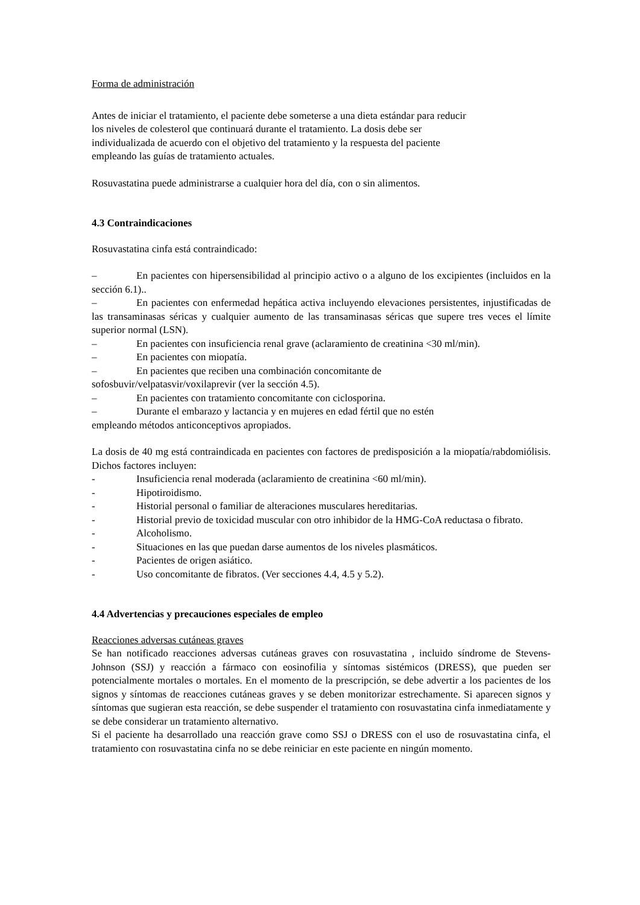Forma de administración
Antes de iniciar el tratamiento, el paciente debe someterse a una dieta estándar para reducir
los niveles de colesterol que continuará durante el tratamiento. La dosis debe ser
individualizada de acuerdo con el objetivo del tratamiento y la respuesta del paciente
empleando las guías de tratamiento actuales.
Rosuvastatina puede administrarse a cualquier hora del día, con o sin alimentos.
4.3 Contraindicaciones
Rosuvastatina cinfa está contraindicado:
– En pacientes con hipersensibilidad al principio activo o a alguno de los excipientes (incluidos en la sección 6.1)..
– En pacientes con enfermedad hepática activa incluyendo elevaciones persistentes, injustificadas de las transaminasas séricas y cualquier aumento de las transaminasas séricas que supere tres veces el límite superior normal (LSN).
– En pacientes con insuficiencia renal grave (aclaramiento de creatinina <30 ml/min).
– En pacientes con miopatía.
– En pacientes que reciben una combinación concomitante de
sofosbuvir/velpatasvir/voxilaprevir (ver la sección 4.5).
– En pacientes con tratamiento concomitante con ciclosporina.
– Durante el embarazo y lactancia y en mujeres en edad fértil que no estén
empleando métodos anticonceptivos apropiados.
La dosis de 40 mg está contraindicada en pacientes con factores de predisposición a la miopatía/rabdomiólisis. Dichos factores incluyen:
- Insuficiencia renal moderada (aclaramiento de creatinina <60 ml/min).
- Hipotiroidismo.
- Historial personal o familiar de alteraciones musculares hereditarias.
- Historial previo de toxicidad muscular con otro inhibidor de la HMG-CoA reductasa o fibrato.
- Alcoholismo.
- Situaciones en las que puedan darse aumentos de los niveles plasmáticos.
- Pacientes de origen asiático.
- Uso concomitante de fibratos. (Ver secciones 4.4, 4.5 y 5.2).
4.4 Advertencias y precauciones especiales de empleo
Reacciones adversas cutáneas graves
Se han notificado reacciones adversas cutáneas graves con rosuvastatina , incluido síndrome de Stevens-Johnson (SSJ) y reacción a fármaco con eosinofilia y síntomas sistémicos (DRESS), que pueden ser potencialmente mortales o mortales. En el momento de la prescripción, se debe advertir a los pacientes de los signos y síntomas de reacciones cutáneas graves y se deben monitorizar estrechamente. Si aparecen signos y síntomas que sugieran esta reacción, se debe suspender el tratamiento con rosuvastatina cinfa inmediatamente y se debe considerar un tratamiento alternativo.
Si el paciente ha desarrollado una reacción grave como SSJ o DRESS con el uso de rosuvastatina cinfa, el tratamiento con rosuvastatina cinfa no se debe reiniciar en este paciente en ningún momento.